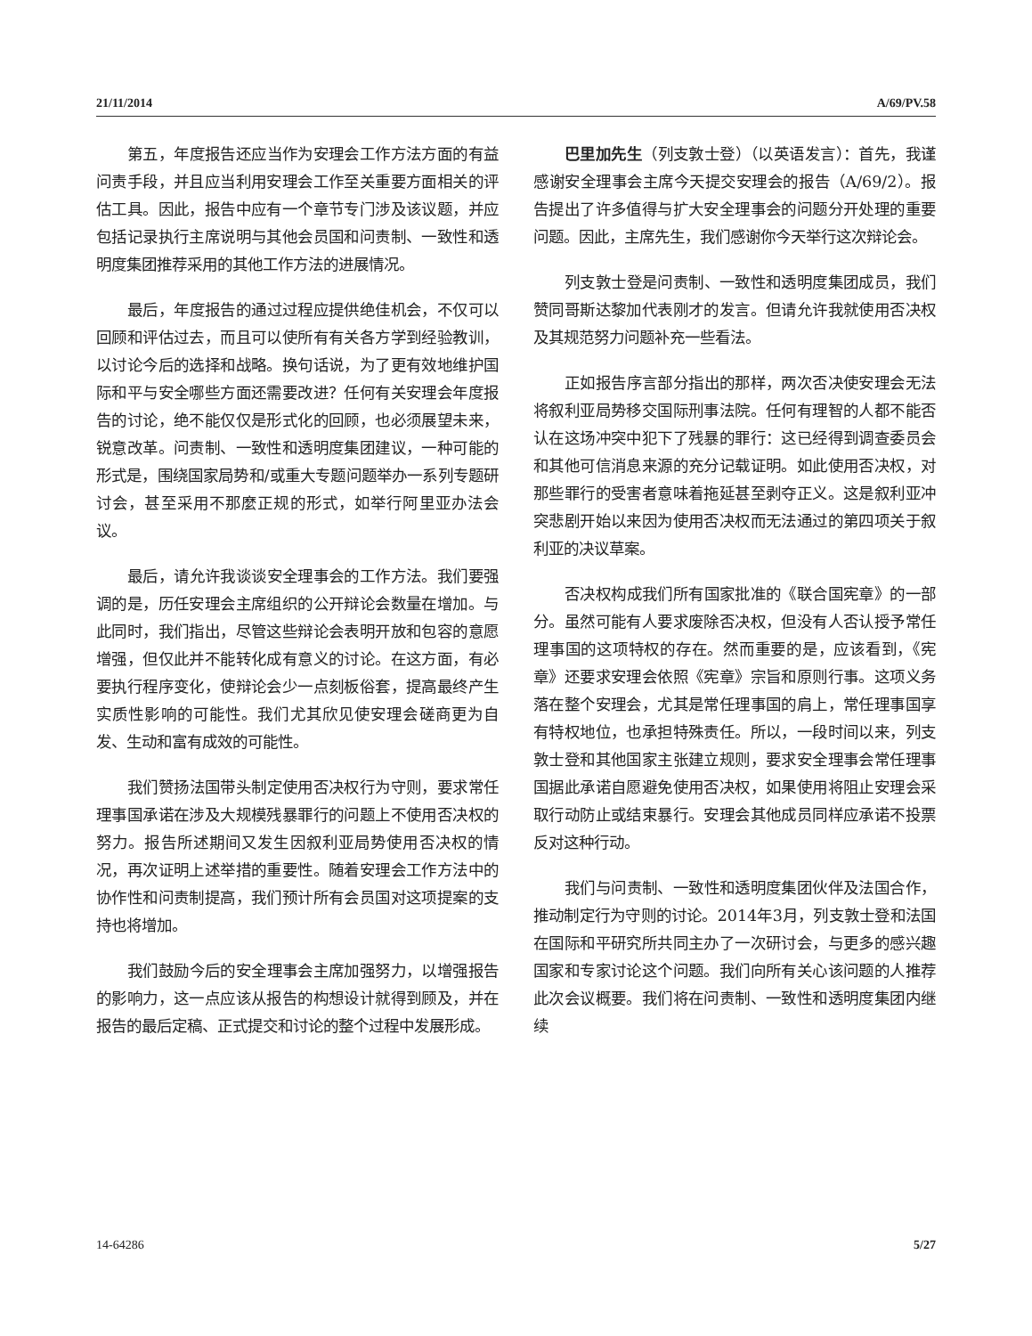21/11/2014 A/69/PV.58
第五，年度报告还应当作为安理会工作方法方面的有益问责手段，并且应当利用安理会工作至关重要方面相关的评估工具。因此，报告中应有一个章节专门涉及该议题，并应包括记录执行主席说明与其他会员国和问责制、一致性和透明度集团推荐采用的其他工作方法的进展情况。
最后，年度报告的通过过程应提供绝佳机会，不仅可以回顾和评估过去，而且可以使所有有关各方学到经验教训，以讨论今后的选择和战略。换句话说，为了更有效地维护国际和平与安全哪些方面还需要改进？任何有关安理会年度报告的讨论，绝不能仅仅是形式化的回顾，也必须展望未来，锐意改革。问责制、一致性和透明度集团建议，一种可能的形式是，围绕国家局势和/或重大专题问题举办一系列专题研讨会，甚至采用不那麼正规的形式，如举行阿里亚办法会议。
最后，请允许我谈谈安全理事会的工作方法。我们要强调的是，历任安理会主席组织的公开辩论会数量在增加。与此同时，我们指出，尽管这些辩论会表明开放和包容的意愿增强，但仅此并不能转化成有意义的讨论。在这方面，有必要执行程序变化，使辩论会少一点刻板俗套，提高最终产生实质性影响的可能性。我们尤其欣见使安理会磋商更为自发、生动和富有成效的可能性。
我们赞扬法国带头制定使用否决权行为守则，要求常任理事国承诺在涉及大规模残暴罪行的问题上不使用否决权的努力。报告所述期间又发生因叙利亚局势使用否决权的情况，再次证明上述举措的重要性。随着安理会工作方法中的协作性和问责制提高，我们预计所有会员国对这项提案的支持也将增加。
我们鼓励今后的安全理事会主席加强努力，以增强报告的影响力，这一点应该从报告的构想设计就得到顾及，并在报告的最后定稿、正式提交和讨论的整个过程中发展形成。
巴里加先生（列支敦士登）（以英语发言）：首先，我谨感谢安全理事会主席今天提交安理会的报告（A/69/2）。报告提出了许多值得与扩大安全理事会的问题分开处理的重要问题。因此，主席先生，我们感谢你今天举行这次辩论会。
列支敦士登是问责制、一致性和透明度集团成员，我们赞同哥斯达黎加代表刚才的发言。但请允许我就使用否决权及其规范努力问题补充一些看法。
正如报告序言部分指出的那样，两次否决使安理会无法将叙利亚局势移交国际刑事法院。任何有理智的人都不能否认在这场冲突中犯下了残暴的罪行：这已经得到调查委员会和其他可信消息来源的充分记载证明。如此使用否决权，对那些罪行的受害者意味着拖延甚至剥夺正义。这是叙利亚冲突悲剧开始以来因为使用否决权而无法通过的第四项关于叙利亚的决议草案。
否决权构成我们所有国家批准的《联合国宪章》的一部分。虽然可能有人要求废除否决权，但没有人否认授予常任理事国的这项特权的存在。然而重要的是，应该看到，《宪章》还要求安理会依照《宪章》宗旨和原则行事。这项义务落在整个安理会，尤其是常任理事国的肩上，常任理事国享有特权地位，也承担特殊责任。所以，一段时间以来，列支敦士登和其他国家主张建立规则，要求安全理事会常任理事国据此承诺自愿避免使用否决权，如果使用将阻止安理会采取行动防止或结束暴行。安理会其他成员同样应承诺不投票反对这种行动。
我们与问责制、一致性和透明度集团伙伴及法国合作，推动制定行为守则的讨论。2014年3月，列支敦士登和法国在国际和平研究所共同主办了一次研讨会，与更多的感兴趣国家和专家讨论这个问题。我们向所有关心该问题的人推荐此次会议概要。我们将在问责制、一致性和透明度集团内继续
14-64286 5/27